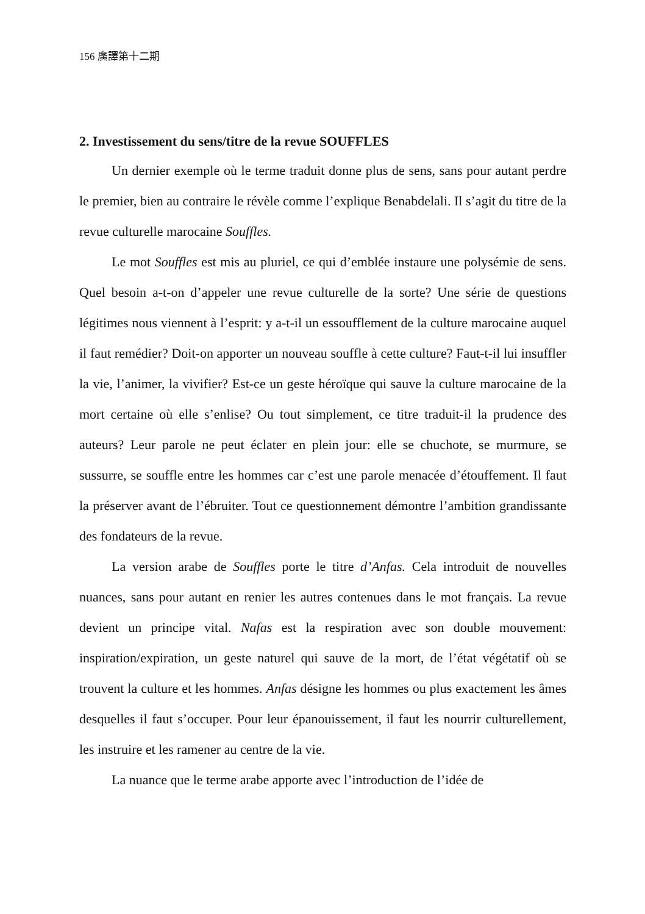156 廣譯第十二期
2. Investissement du sens/titre de la revue SOUFFLES
Un dernier exemple où le terme traduit donne plus de sens, sans pour autant perdre le premier, bien au contraire le révèle comme l’explique Benabdelali. Il s’agit du titre de la revue culturelle marocaine Souffles.
Le mot Souffles est mis au pluriel, ce qui d’emblée instaure une polysémie de sens. Quel besoin a-t-on d’appeler une revue culturelle de la sorte? Une série de questions légitimes nous viennent à l’esprit: y a-t-il un essoufflement de la culture marocaine auquel il faut remédier? Doit-on apporter un nouveau souffle à cette culture? Faut-t-il lui insuffler la vie, l’animer, la vivifier? Est-ce un geste héroïque qui sauve la culture marocaine de la mort certaine où elle s’enlise? Ou tout simplement, ce titre traduit-il la prudence des auteurs? Leur parole ne peut éclater en plein jour: elle se chuchote, se murmure, se sussurre, se souffle entre les hommes car c’est une parole menacée d’étouffement. Il faut la préserver avant de l’ébruiter. Tout ce questionnement démontre l’ambition grandissante des fondateurs de la revue.
La version arabe de Souffles porte le titre d’Anfas. Cela introduit de nouvelles nuances, sans pour autant en renier les autres contenues dans le mot français. La revue devient un principe vital. Nafas est la respiration avec son double mouvement: inspiration/expiration, un geste naturel qui sauve de la mort, de l’état végétatif où se trouvent la culture et les hommes. Anfas désigne les hommes ou plus exactement les âmes desquelles il faut s’occuper. Pour leur épanouissement, il faut les nourrir culturellement, les instruire et les ramener au centre de la vie.
La nuance que le terme arabe apporte avec l’introduction de l’idée de